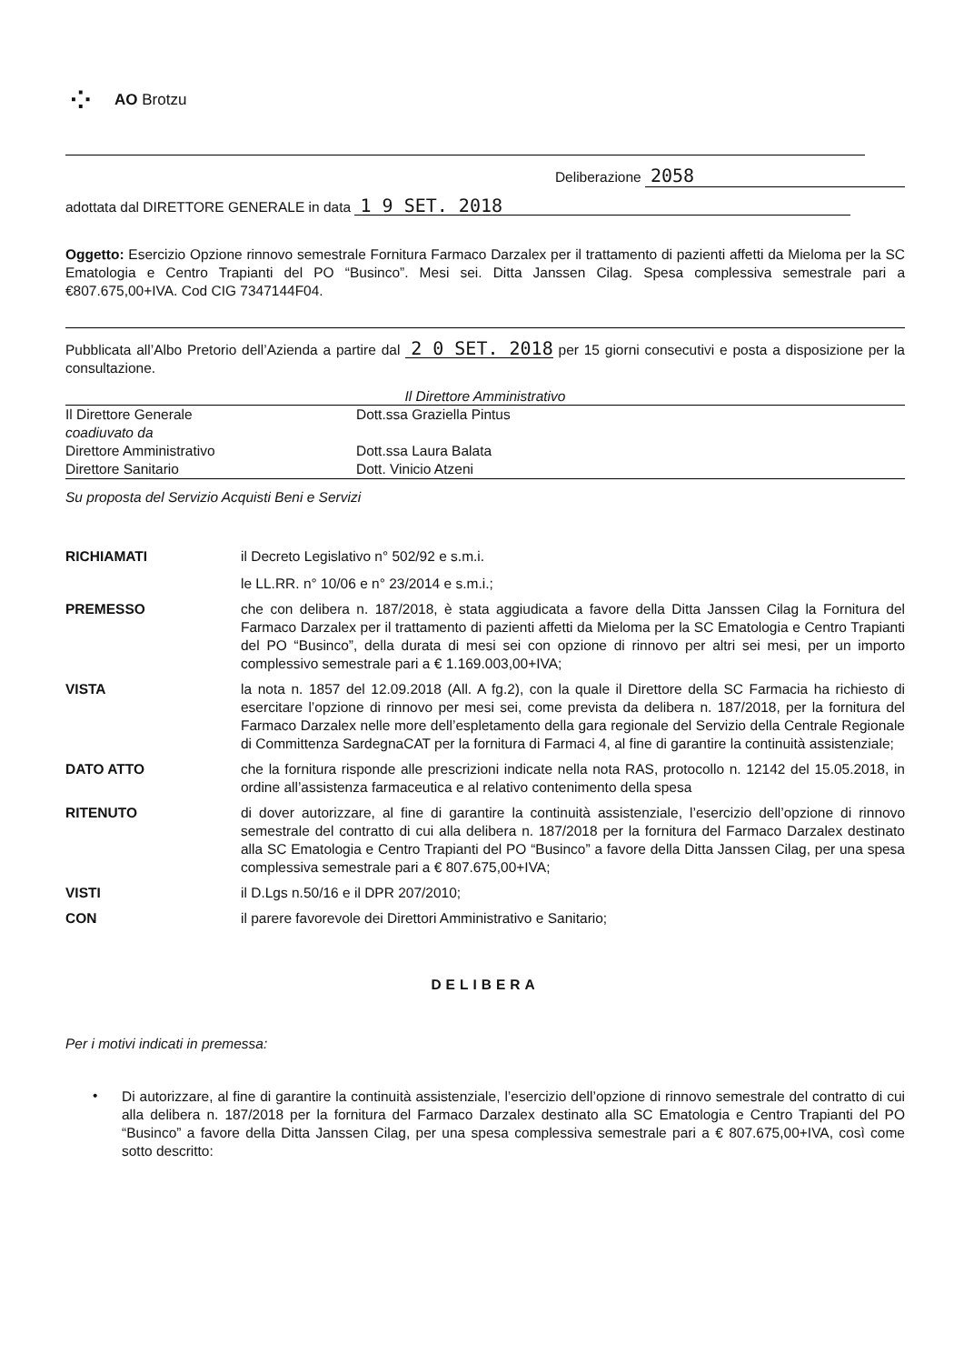⁘
AO Brotzu
Deliberazione 2058
adottata dal DIRETTORE GENERALE in data 1 9 SET. 2018
Oggetto: Esercizio Opzione rinnovo semestrale Fornitura Farmaco Darzalex per il trattamento di pazienti affetti da Mieloma per la SC Ematologia e Centro Trapianti del PO “Businco”. Mesi sei. Ditta Janssen Cilag. Spesa complessiva semestrale pari a €807.675,00+IVA. Cod CIG 7347144F04.
Pubblicata all’Albo Pretorio dell’Azienda a partire dal 2 0 SET. 2018 per 15 giorni consecutivi e posta a disposizione per la consultazione.
Il Direttore Amministrativo
| Il Direttore Generale | Dott.ssa Graziella Pintus |
| coadiuvato da | |
| Direttore Amministrativo | Dott.ssa Laura Balata |
| Direttore Sanitario | Dott. Vinicio Atzeni |
Su proposta del Servizio Acquisti Beni e Servizi
| RICHIAMATI | il Decreto Legislativo n° 502/92 e s.m.i. le LL.RR. n° 10/06 e n° 23/2014 e s.m.i.; |
| PREMESSO | che con delibera n. 187/2018, è stata aggiudicata a favore della Ditta Janssen Cilag la Fornitura del Farmaco Darzalex per il trattamento di pazienti affetti da Mieloma per la SC Ematologia e Centro Trapianti del PO “Businco”, della durata di mesi sei con opzione di rinnovo per altri sei mesi, per un importo complessivo semestrale pari a € 1.169.003,00+IVA; |
| VISTA | la nota n. 1857 del 12.09.2018 (All. A fg.2), con la quale il Direttore della SC Farmacia ha richiesto di esercitare l’opzione di rinnovo per mesi sei, come prevista da delibera n. 187/2018, per la fornitura del Farmaco Darzalex nelle more dell’espletamento della gara regionale del Servizio della Centrale Regionale di Committenza SardegnaCAT per la fornitura di Farmaci 4, al fine di garantire la continuità assistenziale; |
| DATO ATTO | che la fornitura risponde alle prescrizioni indicate nella nota RAS, protocollo n. 12142 del 15.05.2018, in ordine all’assistenza farmaceutica e al relativo contenimento della spesa |
| RITENUTO | di dover autorizzare, al fine di garantire la continuità assistenziale, l’esercizio dell’opzione di rinnovo semestrale del contratto di cui alla delibera n. 187/2018 per la fornitura del Farmaco Darzalex destinato alla SC Ematologia e Centro Trapianti del PO “Businco” a favore della Ditta Janssen Cilag, per una spesa complessiva semestrale pari a € 807.675,00+IVA; |
| VISTI | il D.Lgs n.50/16 e il DPR 207/2010; |
| CON | il parere favorevole dei Direttori Amministrativo e Sanitario; |
DELIBERA
Per i motivi indicati in premessa:
•
Di autorizzare, al fine di garantire la continuità assistenziale, l’esercizio dell’opzione di rinnovo semestrale del contratto di cui alla delibera n. 187/2018 per la fornitura del Farmaco Darzalex destinato alla SC Ematologia e Centro Trapianti del PO “Businco” a favore della Ditta Janssen Cilag, per una spesa complessiva semestrale pari a € 807.675,00+IVA, così come sotto descritto: